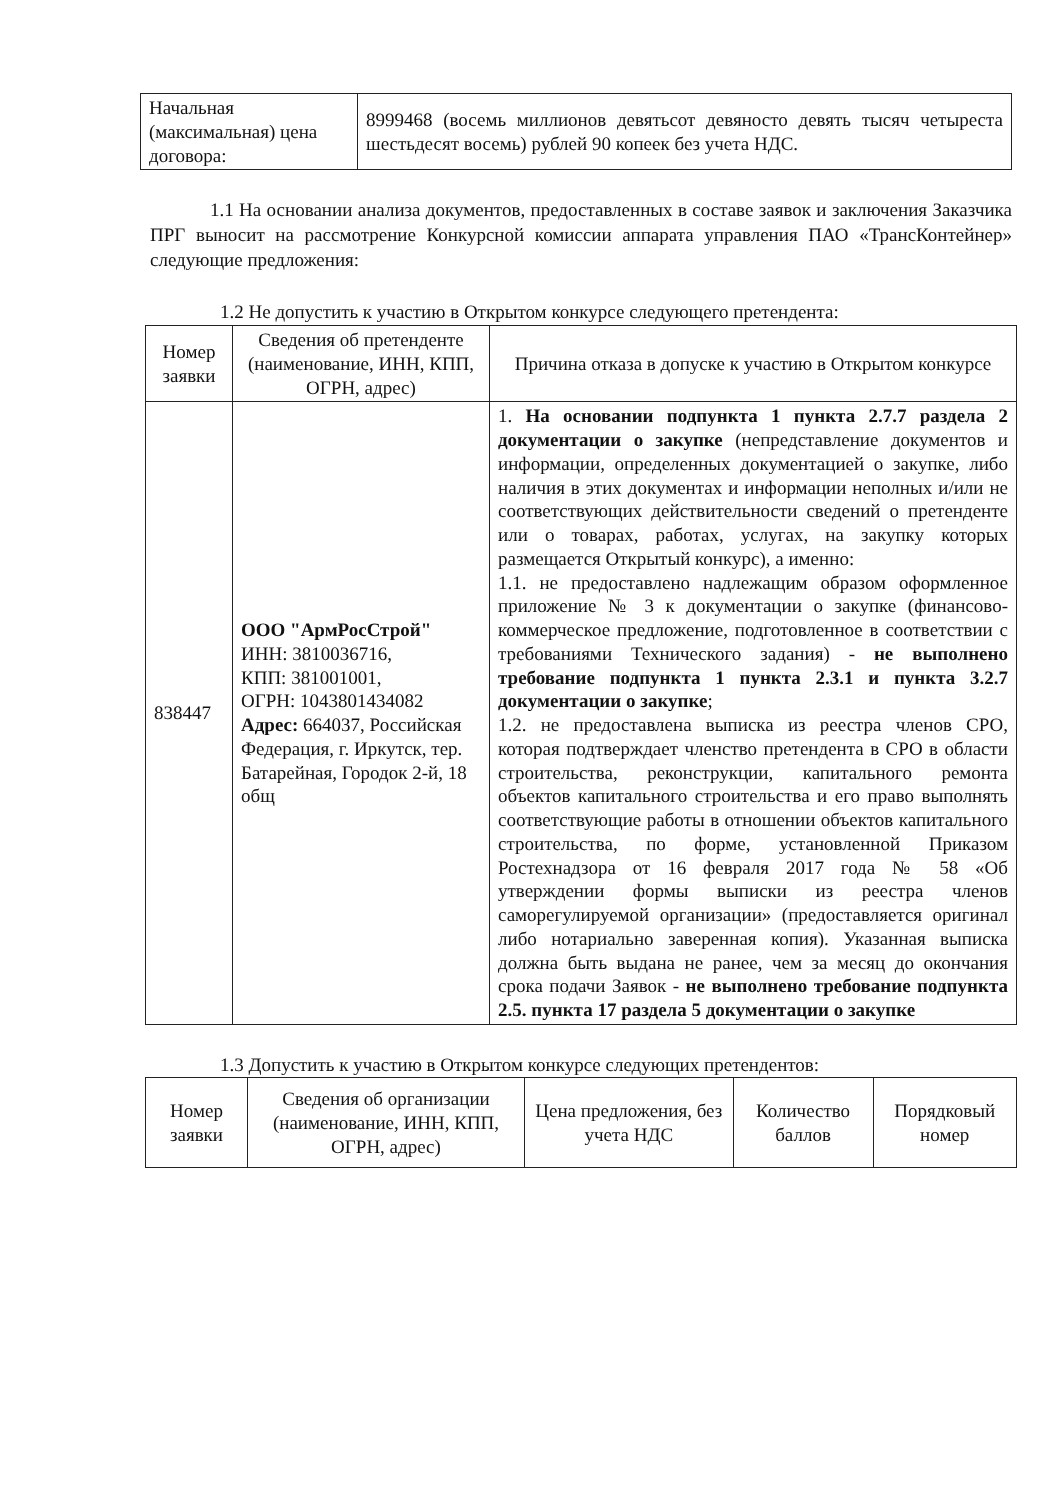| Начальная (максимальная) цена договора: | 8999468 (восемь миллионов девятьсот девяносто девять тысяч четыреста шестьдесят восемь) рублей 90 копеек без учета НДС. |
1.1 На основании анализа документов, предоставленных в составе заявок и заключения Заказчика ПРГ выносит на рассмотрение Конкурсной комиссии аппарата управления ПАО «ТрансКонтейнер» следующие предложения:
1.2 Не допустить к участию в Открытом конкурсе следующего претендента:
| Номер заявки | Сведения об претенденте (наименование, ИНН, КПП, ОГРН, адрес) | Причина отказа в допуске к участию в Открытом конкурсе |
| --- | --- | --- |
| 838447 | ООО "АрмРосСтрой" ИНН: 3810036716, КПП: 381001001, ОГРН: 1043801434082 Адрес: 664037, Российская Федерация, г. Иркутск, тер. Батарейная, Городок 2-й, 18 общ | 1. На основании подпункта 1 пункта 2.7.7 раздела 2 документации о закупке (непредставление документов и информации, определенных документацией о закупке, либо наличия в этих документах и информации неполных и/или не соответствующих действительности сведений о претенденте или о товарах, работах, услугах, на закупку которых размещается Открытый конкурс), а именно: 1.1. не предоставлено надлежащим образом оформленное приложение № 3 к документации о закупке (финансово-коммерческое предложение, подготовленное в соответствии с требованиями Технического задания) - не выполнено требование подпункта 1 пункта 2.3.1 и пункта 3.2.7 документации о закупке ; 1.2. не предоставлена выписка из реестра членов СРО, которая подтверждает членство претендента в СРО в области строительства, реконструкции, капитального ремонта объектов капитального строительства и его право выполнять соответствующие работы в отношении объектов капитального строительства, по форме, установленной Приказом Ростехнадзора от 16 февраля 2017 года № 58 «Об утверждении формы выписки из реестра членов саморегулируемой организации» (предоставляется оригинал либо нотариально заверенная копия). Указанная выписка должна быть выдана не ранее, чем за месяц до окончания срока подачи Заявок - не выполнено требование подпункта 2.5. пункта 17 раздела 5 документации о закупке |
1.3 Допустить к участию в Открытом конкурсе следующих претендентов:
| Номер заявки | Сведения об организации (наименование, ИНН, КПП, ОГРН, адрес) | Цена предложения, без учета НДС | Количество баллов | Порядковый номер |
| --- | --- | --- | --- | --- |